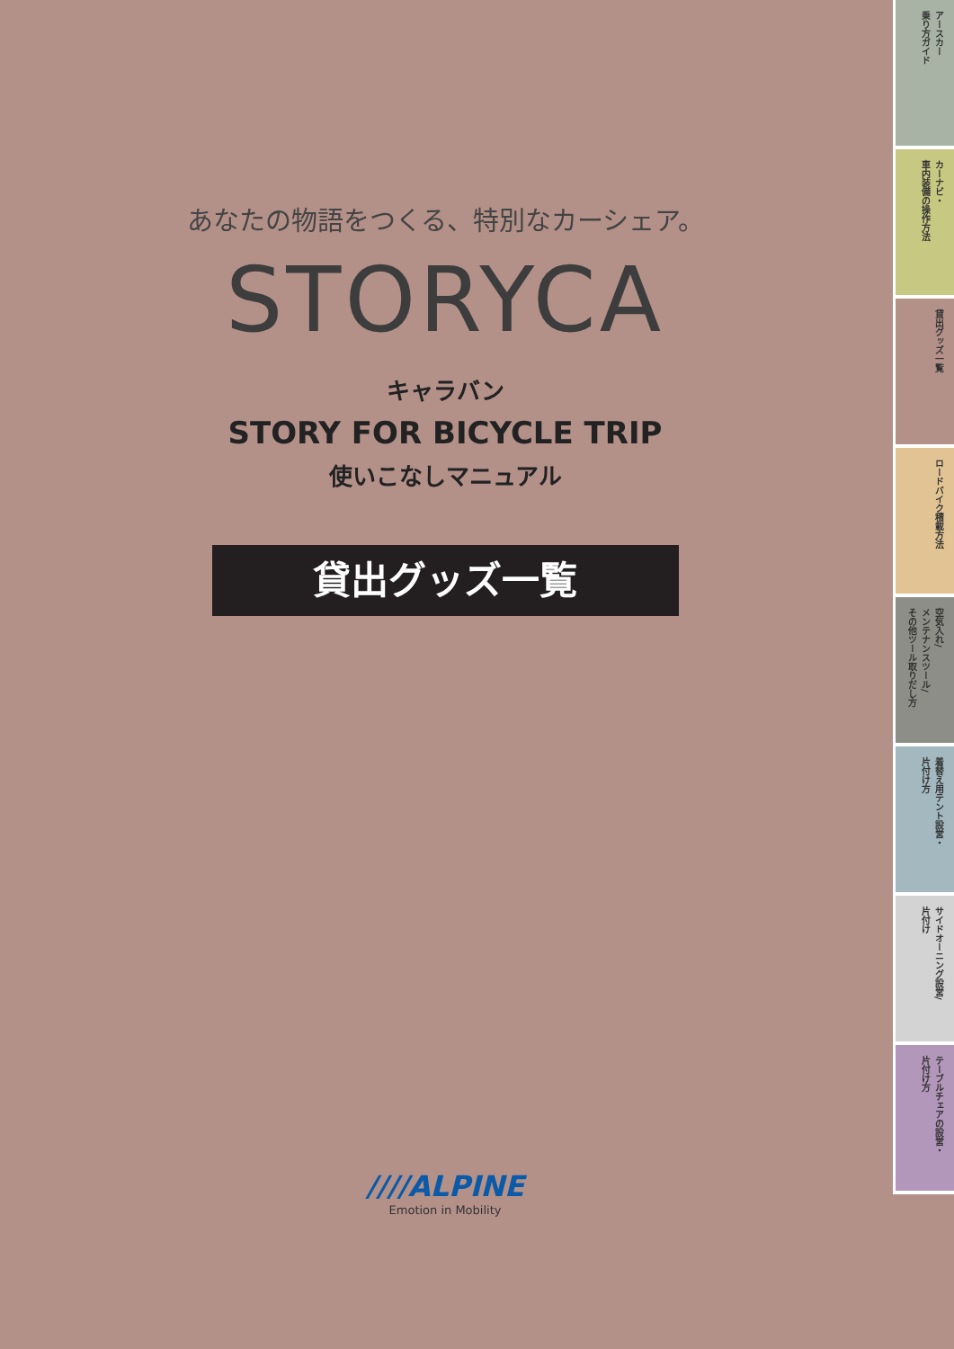あなたの物語をつくる、特別なカーシェア。
STORYCA
キャラバン
STORY FOR BICYCLE TRIP
使いこなしマニュアル
貸出グッズ一覧
////ALPINE
Emotion in Mobility
アースカー
乗り方ガイド
カーナビ・
車内装備の操作方法
貸出グッズ一覧
ロードバイク積載方法
空気入れ/
メンテナンスツール/
その他ツール取りだし方
着替え用テント設営・
片付け方
サイドオーニング設営/
片付け
テーブルチェアの設営・
片付け方